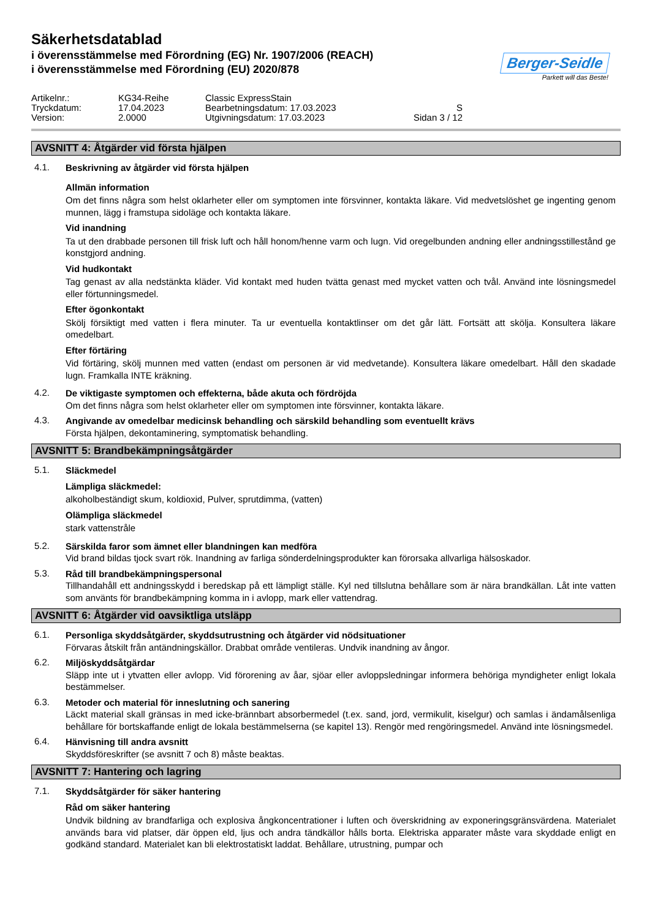Säkerhetsdatablad
i överensstämmelse med Förordning (EG) Nr. 1907/2006 (REACH)
i överensstämmelse med Förordning (EU) 2020/878
Berger-Seidle
Parkett will das Beste!
Artikelnr.:
KG34-Reihe
Classic ExpressStain
Tryckdatum:
17.04.2023
Bearbetningsdatum: 17.03.2023
S
Version:
2.0000
Utgivningsdatum: 17.03.2023
Sidan 3 / 12
AVSNITT 4: Åtgärder vid första hjälpen
4.1.
Beskrivning av åtgärder vid första hjälpen
Allmän information
Om det finns några som helst oklarheter eller om symptomen inte försvinner, kontakta läkare. Vid medvetslöshet ge ingenting genom munnen, lägg i framstupa sidoläge och kontakta läkare.
Vid inandning
Ta ut den drabbade personen till frisk luft och håll honom/henne varm och lugn. Vid oregelbunden andning eller andningsstillestånd ge konstgjord andning.
Vid hudkontakt
Tag genast av alla nedstänkta kläder. Vid kontakt med huden tvätta genast med mycket vatten och tvål. Använd inte lösningsmedel eller förtunningsmedel.
Efter ögonkontakt
Skölj försiktigt med vatten i flera minuter. Ta ur eventuella kontaktlinser om det går lätt. Fortsätt att skölja. Konsultera läkare omedelbart.
Efter förtäring
Vid förtäring, skölj munnen med vatten (endast om personen är vid medvetande). Konsultera läkare omedelbart. Håll den skadade lugn. Framkalla INTE kräkning.
4.2.
De viktigaste symptomen och effekterna, både akuta och fördröjda
Om det finns några som helst oklarheter eller om symptomen inte försvinner, kontakta läkare.
4.3.
Angivande av omedelbar medicinsk behandling och särskild behandling som eventuellt krävs
Första hjälpen, dekontaminering, symptomatisk behandling.
AVSNITT 5: Brandbekämpningsåtgärder
5.1.
Släckmedel
Lämpliga släckmedel:
alkoholbeständigt skum, koldioxid, Pulver, sprutdimma, (vatten)
Olämpliga släckmedel
stark vattenstråle
5.2.
Särskilda faror som ämnet eller blandningen kan medföra
Vid brand bildas tjock svart rök. Inandning av farliga sönderdelningsprodukter kan förorsaka allvarliga hälsoskador.
5.3.
Råd till brandbekämpningspersonal
Tillhandahåll ett andningsskydd i beredskap på ett lämpligt ställe. Kyl ned tillslutna behållare som är nära brandkällan. Låt inte vatten som använts för brandbekämpning komma in i avlopp, mark eller vattendrag.
AVSNITT 6: Åtgärder vid oavsiktliga utsläpp
6.1.
Personliga skyddsåtgärder, skyddsutrustning och åtgärder vid nödsituationer
Förvaras åtskilt från antändningskällor. Drabbat område ventileras. Undvik inandning av ångor.
6.2.
Miljöskyddsåtgärdar
Släpp inte ut i ytvatten eller avlopp. Vid förorening av åar, sjöar eller avloppsledningar informera behöriga myndigheter enligt lokala bestämmelser.
6.3.
Metoder och material för inneslutning och sanering
Läckt material skall gränsas in med icke-brännbart absorbermedel (t.ex. sand, jord, vermikulit, kiselgur) och samlas i ändamålsenliga behållare för bortskaffande enligt de lokala bestämmelserna (se kapitel 13). Rengör med rengöringsmedel. Använd inte lösningsmedel.
6.4.
Hänvisning till andra avsnitt
Skyddsföreskrifter (se avsnitt 7 och 8) måste beaktas.
AVSNITT 7: Hantering och lagring
7.1.
Skyddsåtgärder för säker hantering
Råd om säker hantering
Undvik bildning av brandfarliga och explosiva ångkoncentrationer i luften och överskridning av exponeringsgränsvärdena. Materialet används bara vid platser, där öppen eld, ljus och andra tändkällor hålls borta. Elektriska apparater måste vara skyddade enligt en godkänd standard. Materialet kan bli elektrostatiskt laddat. Behållare, utrustning, pumpar och